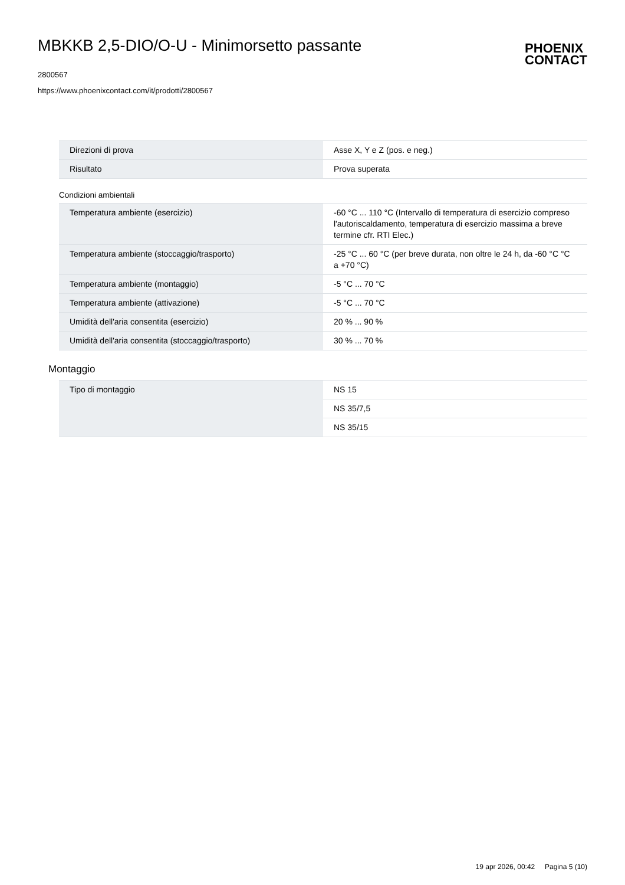MBKKB 2,5-DIO/O-U - Minimorsetto passante
2800567
https://www.phoenixcontact.com/it/prodotti/2800567
PHOENIX
CONTACT
| Direzioni di prova | Asse X, Y e Z (pos. e neg.) |
| Risultato | Prova superata |
Condizioni ambientali
| Temperatura ambiente (esercizio) | -60 °C ... 110 °C (Intervallo di temperatura di esercizio compreso l'autoriscaldamento, temperatura di esercizio massima a breve termine cfr. RTI Elec.) |
| Temperatura ambiente (stoccaggio/trasporto) | -25 °C ... 60 °C (per breve durata, non oltre le 24 h, da -60 °C °C a +70 °C) |
| Temperatura ambiente (montaggio) | -5 °C ... 70 °C |
| Temperatura ambiente (attivazione) | -5 °C ... 70 °C |
| Umidità dell'aria consentita (esercizio) | 20 % ... 90 % |
| Umidità dell'aria consentita (stoccaggio/trasporto) | 30 % ... 70 % |
Montaggio
| Tipo di montaggio | NS 15 |
| | NS 35/7,5 |
| | NS 35/15 |
19 apr 2026, 00:42 Pagina 5 (10)